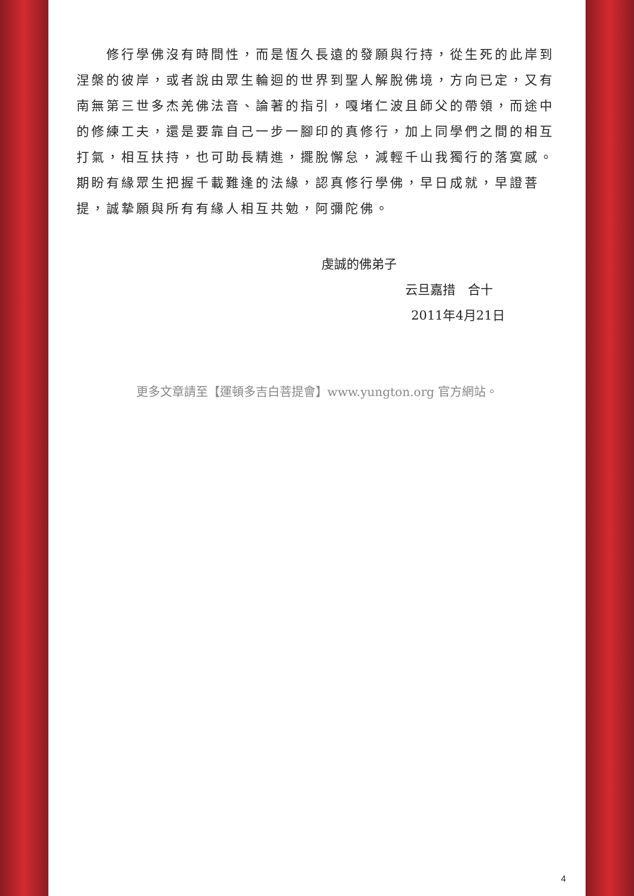修行學佛沒有時間性，而是恆久長遠的發願與行持，從生死的此岸到涅槃的彼岸，或者說由眾生輪迴的世界到聖人解脫佛境，方向已定，又有　南無第三世多杰羌佛法音、論著的指引，嘎堵仁波且師父的帶領，而途中的修練工夫，還是要靠自己一步一腳印的真修行，加上同學們之間的相互打氣，相互扶持，也可助長精進，擺脫懈怠，減輕千山我獨行的落寞感。期盼有緣眾生把握千載難逢的法緣，認真修行學佛，早日成就，早證菩提，誠摯願與所有有緣人相互共勉，阿彌陀佛。
虔誠的佛弟子
云旦嘉措　合十
2011年4月21日
更多文章請至【運頓多吉白菩提會】www.yungton.org 官方網站。
4